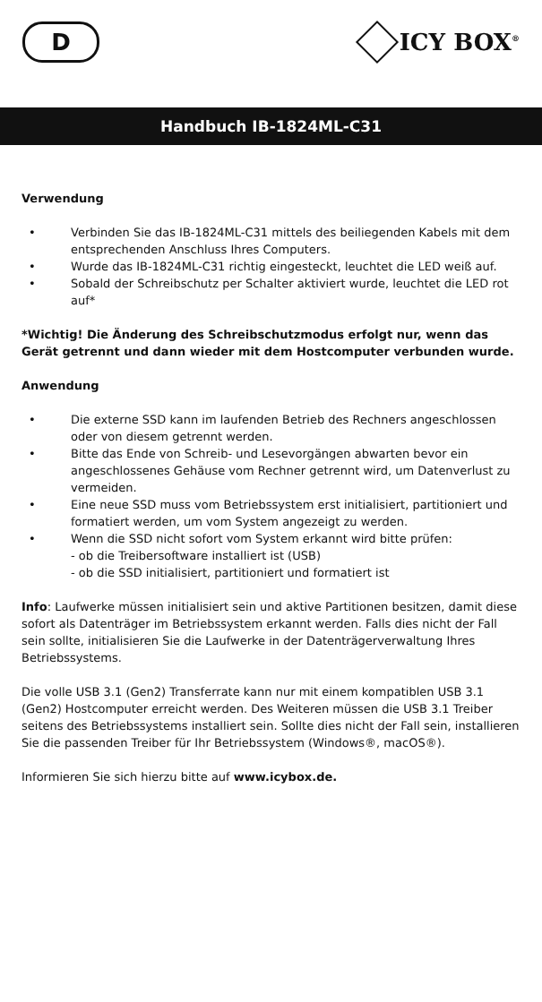D
ICY BOX<sup>®</sup>
Handbuch IB-1824ML-C31
Verwendung
• Verbinden Sie das IB-1824ML-C31 mittels des beiliegenden Kabels mit dem entsprechenden Anschluss Ihres Computers.
• Wurde das IB-1824ML-C31 richtig eingesteckt, leuchtet die LED weiß auf.
• Sobald der Schreibschutz per Schalter aktiviert wurde, leuchtet die LED rot auf*
*Wichtig! Die Änderung des Schreibschutzmodus erfolgt nur, wenn das Gerät getrennt und dann wieder mit dem Hostcomputer verbunden wurde.
Anwendung
• Die externe SSD kann im laufenden Betrieb des Rechners angeschlossen oder von diesem getrennt werden.
• Bitte das Ende von Schreib- und Lesevorgängen abwarten bevor ein angeschlossenes Gehäuse vom Rechner getrennt wird, um Datenverlust zu vermeiden.
• Eine neue SSD muss vom Betriebssystem erst initialisiert, partitioniert und formatiert werden, um vom System angezeigt zu werden.
• Wenn die SSD nicht sofort vom System erkannt wird bitte prüfen:
- ob die Treibersoftware installiert ist (USB)
- ob die SSD initialisiert, partitioniert und formatiert ist
Info: Laufwerke müssen initialisiert sein und aktive Partitionen besitzen, damit diese sofort als Datenträger im Betriebssystem erkannt werden. Falls dies nicht der Fall sein sollte, initialisieren Sie die Laufwerke in der Datenträgerverwaltung Ihres Betriebssystems.
Die volle USB 3.1 (Gen2) Transferrate kann nur mit einem kompatiblen USB 3.1 (Gen2) Hostcomputer erreicht werden. Des Weiteren müssen die USB 3.1 Treiber seitens des Betriebssystems installiert sein. Sollte dies nicht der Fall sein, installieren Sie die passenden Treiber für Ihr Betriebssystem (Windows®, macOS®).
Informieren Sie sich hierzu bitte auf www.icybox.de.